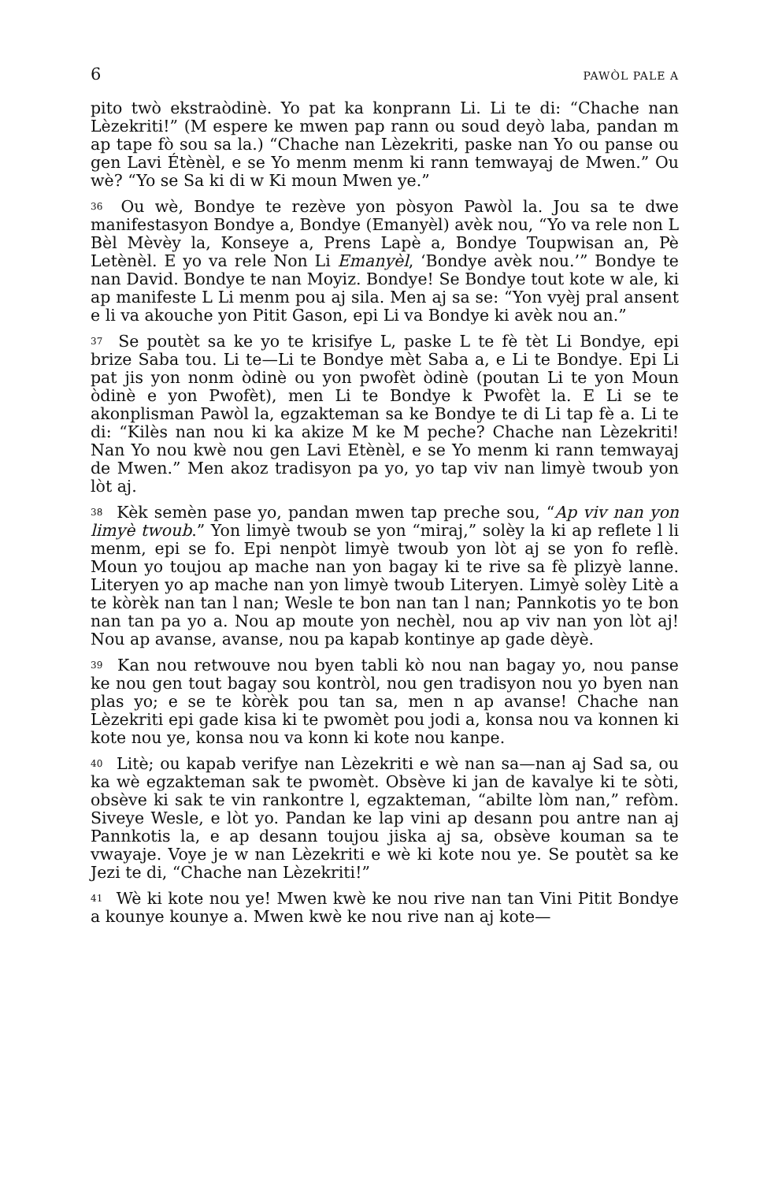6 PAWÒL PALE A
pito twò ekstraòdinè. Yo pat ka konprann Li. Li te di: “Chache nan Lèzekriti!” (M espere ke mwen pap rann ou soud deyò laba, pandan m ap tape fò sou sa la.) “Chache nan Lèzekriti, paske nan Yo ou panse ou gen Lavi Étènèl, e se Yo menm menm ki rann temwayaj de Mwen.” Ou wè? “Yo se Sa ki di w Ki moun Mwen ye.”
<sup>36</sup> Ou wè, Bondye te rezève yon pòsyon Pawòl la. Jou sa te dwe manifestasyon Bondye a, Bondye (Emanyèl) avèk nou, “Yo va rele non L Bèl Mèvèy la, Konseye a, Prens Lapè a, Bondye Toupwisan an, Pè Letènèl. E yo va rele Non Li Emanyèl, ‘Bondye avèk nou.’” Bondye te nan David. Bondye te nan Moyiz. Bondye! Se Bondye tout kote w ale, ki ap manifeste L Li menm pou aj sila. Men aj sa se: “Yon vyèj pral ansent e li va akouche yon Pitit Gason, epi Li va Bondye ki avèk nou an.”
<sup>37</sup> Se poutèt sa ke yo te krisifye L, paske L te fè tèt Li Bondye, epi brize Saba tou. Li te—Li te Bondye mèt Saba a, e Li te Bondye. Epi Li pat jis yon nonm òdinè ou yon pwofèt òdinè (poutan Li te yon Moun òdinè e yon Pwofèt), men Li te Bondye k Pwofèt la. E Li se te akonplisman Pawòl la, egzakteman sa ke Bondye te di Li tap fè a. Li te di: “Kilès nan nou ki ka akize M ke M peche? Chache nan Lèzekriti! Nan Yo nou kwè nou gen Lavi Etènèl, e se Yo menm ki rann temwayaj de Mwen.” Men akoz tradisyon pa yo, yo tap viv nan limyè twoub yon lòt aj.
<sup>38</sup> Kèk semèn pase yo, pandan mwen tap preche sou, “Ap viv nan yon limyè twoub.” Yon limyè twoub se yon “miraj,” solèy la ki ap reflete l li menm, epi se fo. Epi nenpòt limyè twoub yon lòt aj se yon fo reflè. Moun yo toujou ap mache nan yon bagay ki te rive sa fè plizyè lanne. Literyen yo ap mache nan yon limyè twoub Literyen. Limyè solèy Litè a te kòrèk nan tan l nan; Wesle te bon nan tan l nan; Pannkotis yo te bon nan tan pa yo a. Nou ap moute yon nechèl, nou ap viv nan yon lòt aj! Nou ap avanse, avanse, nou pa kapab kontinye ap gade dèyè.
<sup>39</sup> Kan nou retwouve nou byen tabli kò nou nan bagay yo, nou panse ke nou gen tout bagay sou kontròl, nou gen tradisyon nou yo byen nan plas yo; e se te kòrèk pou tan sa, men n ap avanse! Chache nan Lèzekriti epi gade kisa ki te pwomèt pou jodi a, konsa nou va konnen ki kote nou ye, konsa nou va konn ki kote nou kanpe.
<sup>40</sup> Litè; ou kapab verifye nan Lèzekriti e wè nan sa—nan aj Sad sa, ou ka wè egzakteman sak te pwomèt. Obsève ki jan de kavalye ki te sòti, obsève ki sak te vin rankontre l, egzakteman, “abilte lòm nan,” refòm. Siveye Wesle, e lòt yo. Pandan ke lap vini ap desann pou antre nan aj Pannkotis la, e ap desann toujou jiska aj sa, obsève kouman sa te vwayaje. Voye je w nan Lèzekriti e wè ki kote nou ye. Se poutèt sa ke Jezi te di, “Chache nan Lèzekriti!”
<sup>41</sup> Wè ki kote nou ye! Mwen kwè ke nou rive nan tan Vini Pitit Bondye a kounye kounye a. Mwen kwè ke nou rive nan aj kote—